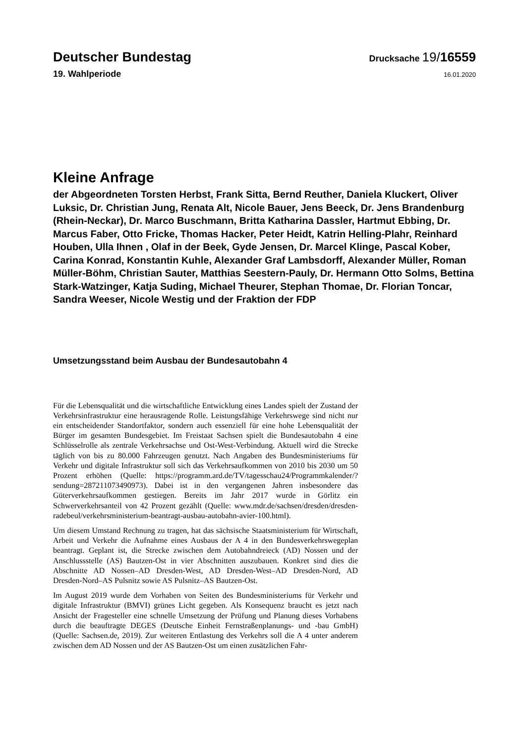Deutscher Bundestag
Drucksache 19/16559
19. Wahlperiode
16.01.2020
Kleine Anfrage
der Abgeordneten Torsten Herbst, Frank Sitta, Bernd Reuther, Daniela Kluckert, Oliver Luksic, Dr. Christian Jung, Renata Alt, Nicole Bauer, Jens Beeck, Dr. Jens Brandenburg (Rhein-Neckar), Dr. Marco Buschmann, Britta Katharina Dassler, Hartmut Ebbing, Dr. Marcus Faber, Otto Fricke, Thomas Hacker, Peter Heidt, Katrin Helling-Plahr, Reinhard Houben, Ulla Ihnen , Olaf in der Beek, Gyde Jensen, Dr. Marcel Klinge, Pascal Kober, Carina Konrad, Konstantin Kuhle, Alexander Graf Lambsdorff, Alexander Müller, Roman Müller-Böhm, Christian Sauter, Matthias Seestern-Pauly, Dr. Hermann Otto Solms, Bettina Stark-Watzinger, Katja Suding, Michael Theurer, Stephan Thomae, Dr. Florian Toncar, Sandra Weeser, Nicole Westig und der Fraktion der FDP
Umsetzungsstand beim Ausbau der Bundesautobahn 4
Für die Lebensqualität und die wirtschaftliche Entwicklung eines Landes spielt der Zustand der Verkehrsinfrastruktur eine herausragende Rolle. Leistungsfähige Verkehrswege sind nicht nur ein entscheidender Standortfaktor, sondern auch essenziell für eine hohe Lebensqualität der Bürger im gesamten Bundesgebiet. Im Freistaat Sachsen spielt die Bundesautobahn 4 eine Schlüsselrolle als zentrale Verkehrsachse und Ost-West-Verbindung. Aktuell wird die Strecke täglich von bis zu 80.000 Fahrzeugen genutzt. Nach Angaben des Bundesministeriums für Verkehr und digitale Infrastruktur soll sich das Verkehrsaufkommen von 2010 bis 2030 um 50 Prozent erhöhen (Quelle: https://programm.ard.de/TV/tagesschau24/Programmkalender/?sendung=287211073490973). Dabei ist in den vergangenen Jahren insbesondere das Güterverkehrsaufkommen gestiegen. Bereits im Jahr 2017 wurde in Görlitz ein Schwerverkehrsanteil von 42 Prozent gezählt (Quelle: www.mdr.de/sachsen/dresden/dresden-radebeul/verkehrsministerium-beantragt-ausbau-autobahn-avier-100.html).
Um diesem Umstand Rechnung zu tragen, hat das sächsische Staatsministerium für Wirtschaft, Arbeit und Verkehr die Aufnahme eines Ausbaus der A 4 in den Bundesverkehrswegeplan beantragt. Geplant ist, die Strecke zwischen dem Autobahndreieck (AD) Nossen und der Anschlussstelle (AS) Bautzen-Ost in vier Abschnitten auszubauen. Konkret sind dies die Abschnitte AD Nossen–AD Dresden-West, AD Dresden-West–AD Dresden-Nord, AD Dresden-Nord–AS Pulsnitz sowie AS Pulsnitz–AS Bautzen-Ost.
Im August 2019 wurde dem Vorhaben von Seiten des Bundesministeriums für Verkehr und digitale Infrastruktur (BMVI) grünes Licht gegeben. Als Konsequenz braucht es jetzt nach Ansicht der Fragesteller eine schnelle Umsetzung der Prüfung und Planung dieses Vorhabens durch die beauftragte DEGES (Deutsche Einheit Fernstraßenplanungs- und -bau GmbH) (Quelle: Sachsen.de, 2019). Zur weiteren Entlastung des Verkehrs soll die A 4 unter anderem zwischen dem AD Nossen und der AS Bautzen-Ost um einen zusätzlichen Fahr-